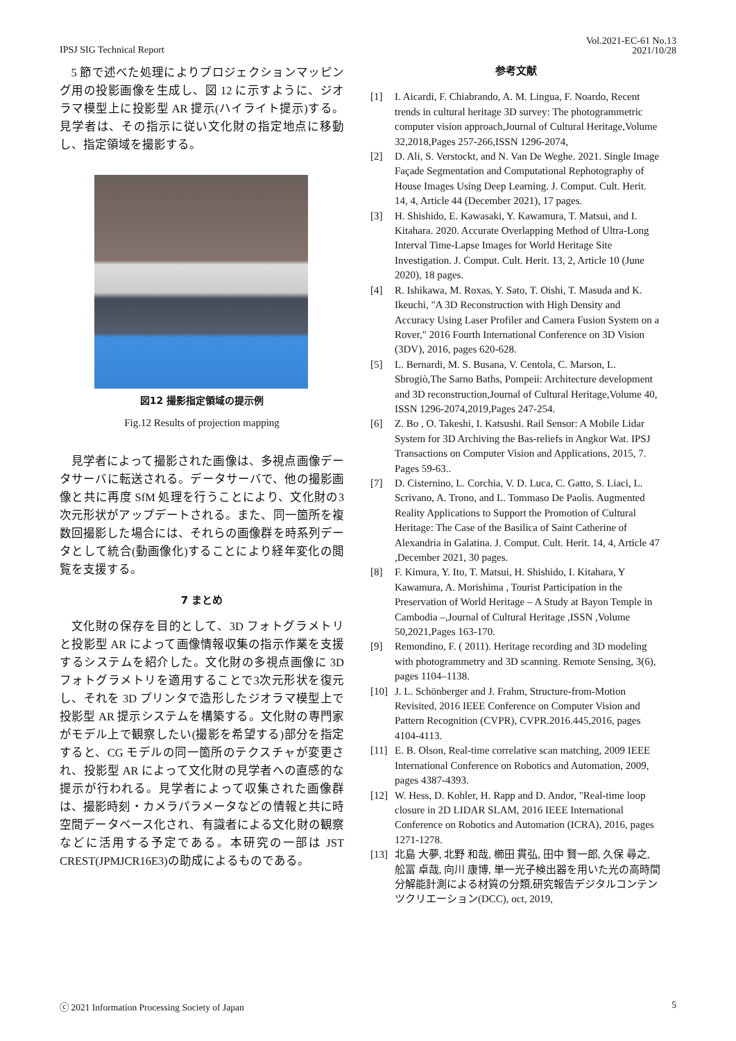IPSJ SIG Technical Report
Vol.2021-EC-61 No.13
2021/10/28
5 節で述べた処理によりプロジェクションマッピング用の投影画像を生成し、図 12 に示すように、ジオラマ模型上に投影型 AR 提示(ハイライト提示)する。見学者は、その指示に従い文化財の指定地点に移動し、指定領域を撮影する。
図12 撮影指定領域の提示例
Fig.12 Results of projection mapping
見学者によって撮影された画像は、多視点画像データサーバに転送される。データサーバで、他の撮影画像と共に再度 SfM 処理を行うことにより、文化財の3次元形状がアップデートされる。また、同一箇所を複数回撮影した場合には、それらの画像群を時系列データとして統合(動画像化)することにより経年変化の閲覧を支援する。
7 まとめ
文化財の保存を目的として、3D フォトグラメトリと投影型 AR によって画像情報収集の指示作業を支援するシステムを紹介した。文化財の多視点画像に 3D フォトグラメトリを適用することで3次元形状を復元し、それを 3D プリンタで造形したジオラマ模型上で投影型 AR 提示システムを構築する。文化財の専門家がモデル上で観察したい(撮影を希望する)部分を指定すると、CG モデルの同一箇所のテクスチャが変更され、投影型 AR によって文化財の見学者への直感的な提示が行われる。見学者によって収集された画像群は、撮影時刻・カメラパラメータなどの情報と共に時空間データベース化され、有識者による文化財の観察などに活用する予定である。本研究の一部は JST CREST(JPMJCR16E3)の助成によるものである。
参考文献
[1] I. Aicardi, F. Chiabrando, A. M. Lingua, F. Noardo, Recent trends in cultural heritage 3D survey: The photogrammetric computer vision approach,Journal of Cultural Heritage,Volume 32,2018,Pages 257-266,ISSN 1296-2074,
[2] D. Ali, S. Verstockt, and N. Van De Weghe. 2021. Single Image Façade Segmentation and Computational Rephotography of House Images Using Deep Learning. J. Comput. Cult. Herit. 14, 4, Article 44 (December 2021), 17 pages.
[3] H. Shishido, E. Kawasaki, Y. Kawamura, T. Matsui, and I. Kitahara. 2020. Accurate Overlapping Method of Ultra-Long Interval Time-Lapse Images for World Heritage Site Investigation. J. Comput. Cult. Herit. 13, 2, Article 10 (June 2020), 18 pages.
[4] R. Ishikawa, M. Roxas, Y. Sato, T. Oishi, T. Masuda and K. Ikeuchi, "A 3D Reconstruction with High Density and Accuracy Using Laser Profiler and Camera Fusion System on a Rover," 2016 Fourth International Conference on 3D Vision (3DV), 2016, pages 620-628.
[5] L. Bernardi, M. S. Busana, V. Centola, C. Marson, L. Sbrogiò,The Sarno Baths, Pompeii: Architecture development and 3D reconstruction,Journal of Cultural Heritage,Volume 40, ISSN 1296-2074,2019,Pages 247-254.
[6] Z. Bo , O. Takeshi, I. Katsushi. Rail Sensor: A Mobile Lidar System for 3D Archiving the Bas-reliefs in Angkor Wat. IPSJ Transactions on Computer Vision and Applications, 2015, 7. Pages 59-63..
[7] D. Cisternino, L. Corchia, V. D. Luca, C. Gatto, S. Liaci, L. Scrivano, A. Trono, and L. Tommaso De Paolis. Augmented Reality Applications to Support the Promotion of Cultural Heritage: The Case of the Basilica of Saint Catherine of Alexandria in Galatina. J. Comput. Cult. Herit. 14, 4, Article 47 ,December 2021, 30 pages.
[8] F. Kimura, Y. Ito, T. Matsui, H. Shishido, I. Kitahara, Y Kawamura, A. Morishima , Tourist Participation in the Preservation of World Heritage – A Study at Bayon Temple in Cambodia –,Journal of Cultural Heritage ,ISSN ,Volume 50,2021,Pages 163-170.
[9] Remondino, F. ( 2011). Heritage recording and 3D modeling with photogrammetry and 3D scanning. Remote Sensing, 3(6), pages 1104–1138.
[10] J. L. Schönberger and J. Frahm, Structure-from-Motion Revisited, 2016 IEEE Conference on Computer Vision and Pattern Recognition (CVPR), CVPR.2016.445,2016, pages 4104-4113.
[11] E. B. Olson, Real-time correlative scan matching, 2009 IEEE International Conference on Robotics and Automation, 2009, pages 4387-4393.
[12] W. Hess, D. Kohler, H. Rapp and D. Andor, "Real-time loop closure in 2D LIDAR SLAM, 2016 IEEE International Conference on Robotics and Automation (ICRA), 2016, pages 1271-1278.
[13] 北島 大夢, 北野 和哉, 櫛田 貫弘, 田中 賢一郎, 久保 尋之, 舩冨 卓哉, 向川 康博, 単一光子検出器を用いた光の高時間分解能計測による材質の分類,研究報告デジタルコンテンツクリエーション(DCC), oct, 2019,
ⓒ 2021 Information Processing Society of Japan 5